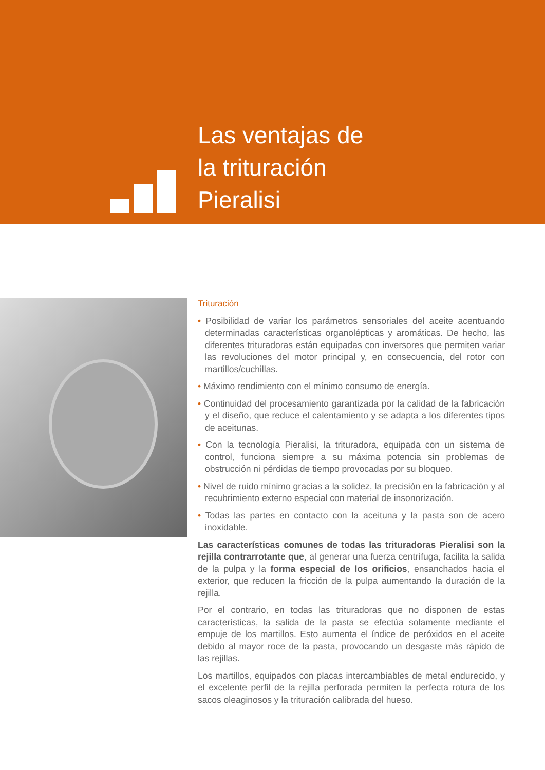Las ventajas de
la trituración
Pieralisi
Trituración
• Posibilidad de variar los parámetros sensoriales del aceite acentuando determinadas características organolépticas y aromáticas. De hecho, las diferentes trituradoras están equipadas con inversores que permiten variar las revoluciones del motor principal y, en consecuencia, del rotor con martillos/cuchillas.
• Máximo rendimiento con el mínimo consumo de energía.
• Continuidad del procesamiento garantizada por la calidad de la fabricación y el diseño, que reduce el calentamiento y se adapta a los diferentes tipos de aceitunas.
• Con la tecnología Pieralisi, la trituradora, equipada con un sistema de control, funciona siempre a su máxima potencia sin problemas de obstrucción ni pérdidas de tiempo provocadas por su bloqueo.
• Nivel de ruido mínimo gracias a la solidez, la precisión en la fabricación y al recubrimiento externo especial con material de insonorización.
• Todas las partes en contacto con la aceituna y la pasta son de acero inoxidable.
Las características comunes de todas las trituradoras Pieralisi son la rejilla contrarrotante que, al generar una fuerza centrífuga, facilita la salida de la pulpa y la forma especial de los orificios, ensanchados hacia el exterior, que reducen la fricción de la pulpa aumentando la duración de la rejilla.
Por el contrario, en todas las trituradoras que no disponen de estas características, la salida de la pasta se efectúa solamente mediante el empuje de los martillos. Esto aumenta el índice de peróxidos en el aceite debido al mayor roce de la pasta, provocando un desgaste más rápido de las rejillas.
Los martillos, equipados con placas intercambiables de metal endurecido, y el excelente perfil de la rejilla perforada permiten la perfecta rotura de los sacos oleaginosos y la trituración calibrada del hueso.